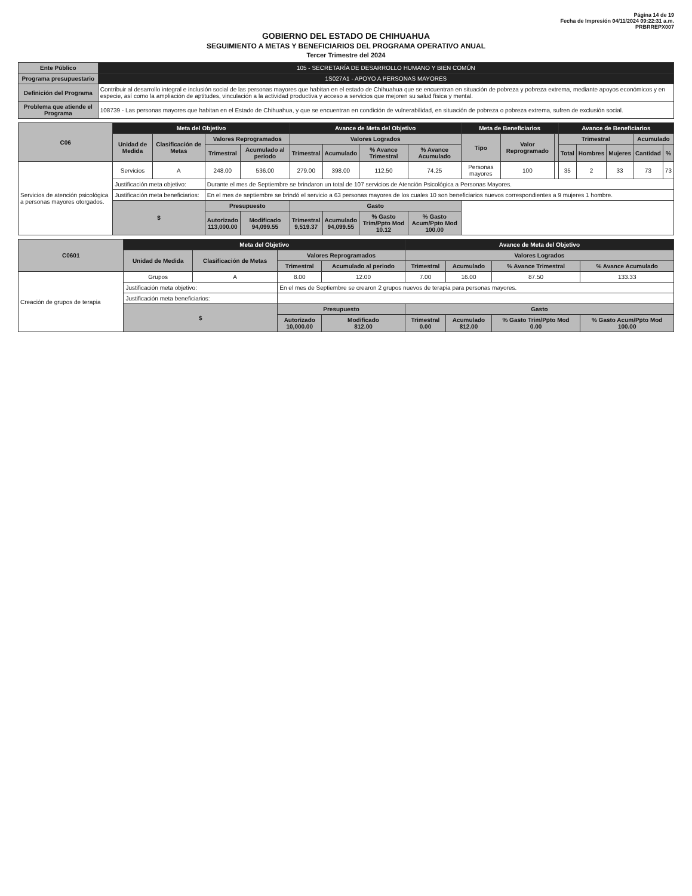Página 14 de 19
Fecha de Impresión 04/11/2024 09:22:31 a.m.
PRBRREPX007
GOBIERNO DEL ESTADO DE CHIHUAHUA
SEGUIMIENTO A METAS Y BENEFICIARIOS DEL PROGRAMA OPERATIVO ANUAL
Tercer Trimestre del 2024
| Ente Público | 105 - SECRETARÍA DE DESARROLLO HUMANO Y BIEN COMÚN |
| Programa presupuestario | 1S027A1 - APOYO A PERSONAS MAYORES |
| Definición del Programa | Contribuir al desarrollo integral e inclusión social de las personas mayores que habitan en el estado de Chihuahua que se encuentran en situación de pobreza y pobreza extrema, mediante apoyos económicos y en especie, así como la ampliación de aptitudes, vinculación a la actividad productiva y acceso a servicios que mejoren su salud física y mental. |
| Problema que atiende el Programa | 108739 - Las personas mayores que habitan en el Estado de Chihuahua, y que se encuentran en condición de vulnerabilidad, en situación de pobreza o pobreza extrema, sufren de exclusión social. |
| C06 | Meta del Objetivo | | | | Avance de Meta del Objetivo | | | | Meta de Beneficiarios | | | Avance de Beneficiarios | | | | |
| --- | --- | --- | --- | --- | --- | --- | --- | --- | --- | --- | --- | --- | --- | --- | --- | --- |
| | Unidad de Medida | Clasificación de Metas | Valores Reprogramados | | Valores Logrados | | | | Tipo | Valor Reprogramado | | Trimestral | | | Acumulado | |
| | | | Trimestral | Acumulado al periodo | Trimestral | Acumulado | % Avance Trimestral | % Avance Acumulado | | | | Total | Hombres | Mujeres | Cantidad | % |
| Servicios de atención psicológica a personas mayores otorgados. | Servicios | A | 248.00 | 536.00 | 279.00 | 398.00 | 112.50 | 74.25 | Personas mayores | 100 | | 35 | 2 | 33 | 73 | 73 |
| | Justificación meta objetivo: | | Durante el mes de Septiembre se brindaron un total de 107 servicios de Atención Psicológica a Personas Mayores. | | | | | | | | | | | | | |
| | Justificación meta beneficiarios: | | En el mes de septiembre se brindó el servicio a 63 personas mayores de los cuales 10 son beneficiarios nuevos correspondientes a 9 mujeres 1 hombre. | | | | | | | | | | | | | |
| | $ | | Presupuesto | | Gasto | | | | | | | | | | | |
| | | | Autorizado 113,000.00 | Modificado 94,099.55 | Trimestral 9,519.37 | Acumulado 94,099.55 | % Gasto Trim/Ppto Mod 10.12 | % Gasto Acum/Ppto Mod 100.00 | | | | | | | | |
| C0601 | Meta del Objetivo | | | | Avance de Meta del Objetivo | | | |
| --- | --- | --- | --- | --- | --- | --- | --- | --- |
| | Unidad de Medida | Clasificación de Metas | Valores Reprogramados | | Valores Logrados | | | |
| | | | Trimestral | Acumulado al periodo | Trimestral | Acumulado | % Avance Trimestral | % Avance Acumulado |
| Creación de grupos de terapia | Grupos | A | 8.00 | 12.00 | 7.00 | 16.00 | 87.50 | 133.33 |
| | Justificación meta objetivo: | | En el mes de Septiembre se crearon 2 grupos nuevos de terapia para personas mayores. | | | | | |
| | Justificación meta beneficiarios: | | | | | | | |
| | $ | | Presupuesto | | Gasto | | | |
| | | | Autorizado 10,000.00 | Modificado 812.00 | Trimestral 0.00 | Acumulado 812.00 | % Gasto Trim/Ppto Mod 0.00 | % Gasto Acum/Ppto Mod 100.00 |